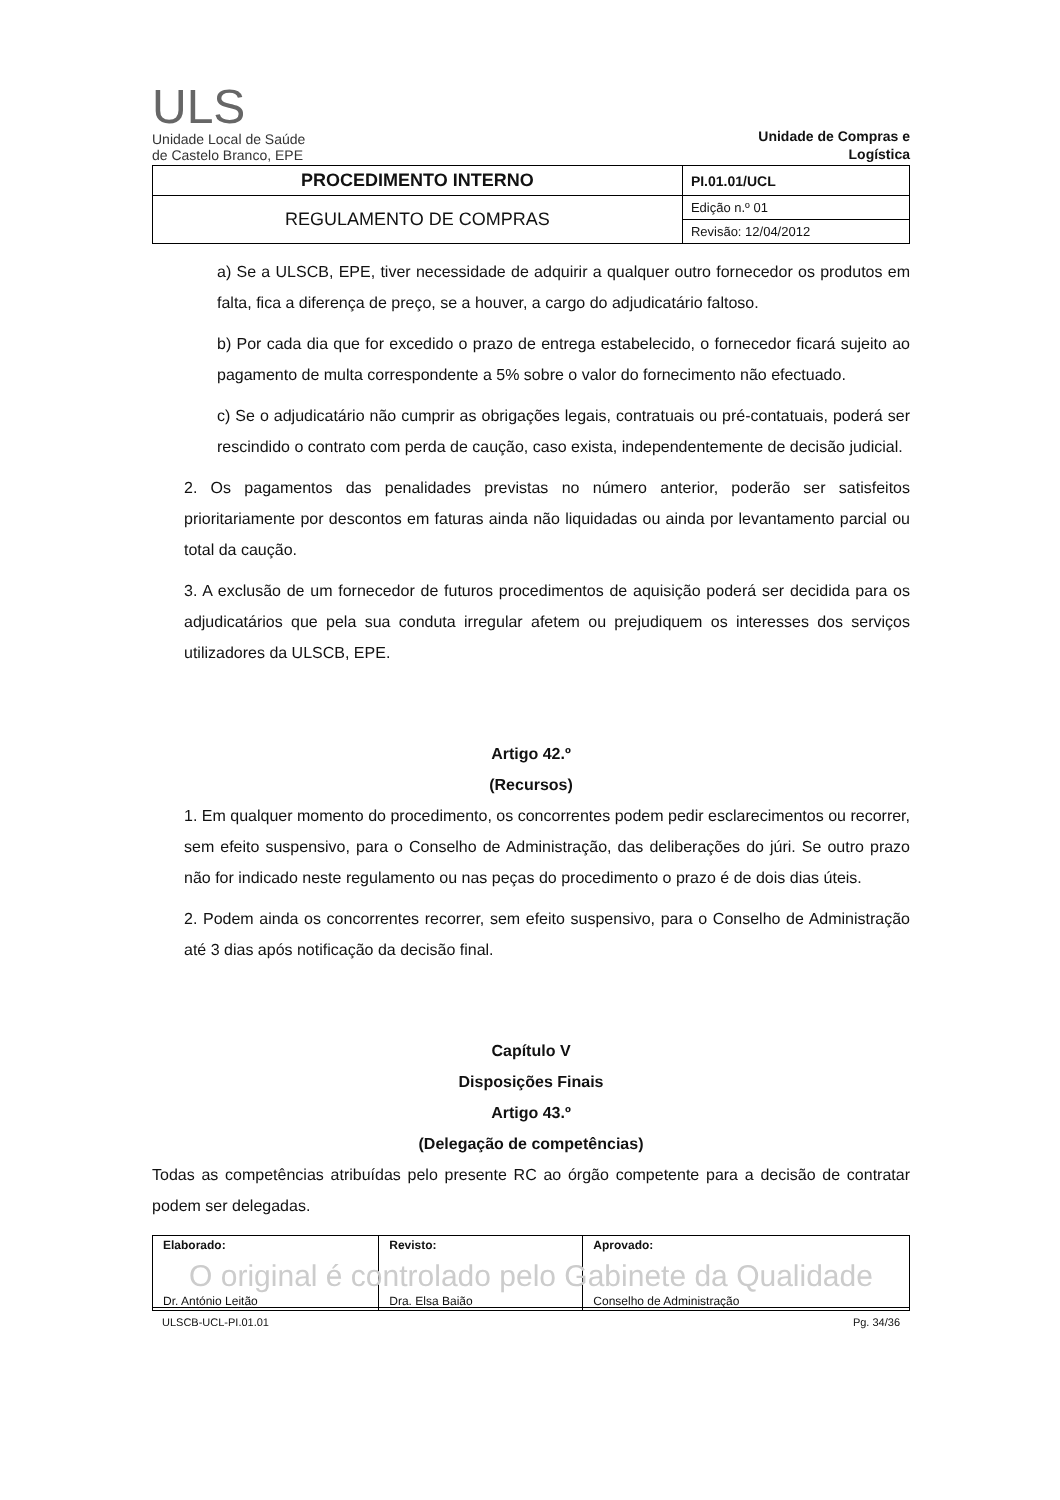ULS
Unidade Local de Saúde
de Castelo Branco, EPE
Unidade de Compras e Logística
| PROCEDIMENTO INTERNO | PI.01.01/UCL |
| REGULAMENTO DE COMPRAS | Edição n.º 01 |
| | Revisão: 12/04/2012 |
a) Se a ULSCB, EPE, tiver necessidade de adquirir a qualquer outro fornecedor os produtos em falta, fica a diferença de preço, se a houver, a cargo do adjudicatário faltoso.
b) Por cada dia que for excedido o prazo de entrega estabelecido, o fornecedor ficará sujeito ao pagamento de multa correspondente a 5% sobre o valor do fornecimento não efectuado.
c) Se o adjudicatário não cumprir as obrigações legais, contratuais ou pré-contatuais, poderá ser rescindido o contrato com perda de caução, caso exista, independentemente de decisão judicial.
2. Os pagamentos das penalidades previstas no número anterior, poderão ser satisfeitos prioritariamente por descontos em faturas ainda não liquidadas ou ainda por levantamento parcial ou total da caução.
3. A exclusão de um fornecedor de futuros procedimentos de aquisição poderá ser decidida para os adjudicatários que pela sua conduta irregular afetem ou prejudiquem os interesses dos serviços utilizadores da ULSCB, EPE.
Artigo 42.º
(Recursos)
1. Em qualquer momento do procedimento, os concorrentes podem pedir esclarecimentos ou recorrer, sem efeito suspensivo, para o Conselho de Administração, das deliberações do júri. Se outro prazo não for indicado neste regulamento ou nas peças do procedimento o prazo é de dois dias úteis.
2. Podem ainda os concorrentes recorrer, sem efeito suspensivo, para o Conselho de Administração até 3 dias após notificação da decisão final.
Capítulo V
Disposições Finais
Artigo 43.º
(Delegação de competências)
Todas as competências atribuídas pelo presente RC ao órgão competente para a decisão de contratar podem ser delegadas.
| Elaborado: Dr. António Leitão | Revisto: Dra. Elsa Baião | Aprovado: Conselho de Administração |
O original é controlado pelo Gabinete da Qualidade
ULSCB-UCL-PI.01.01 Pg. 34/36